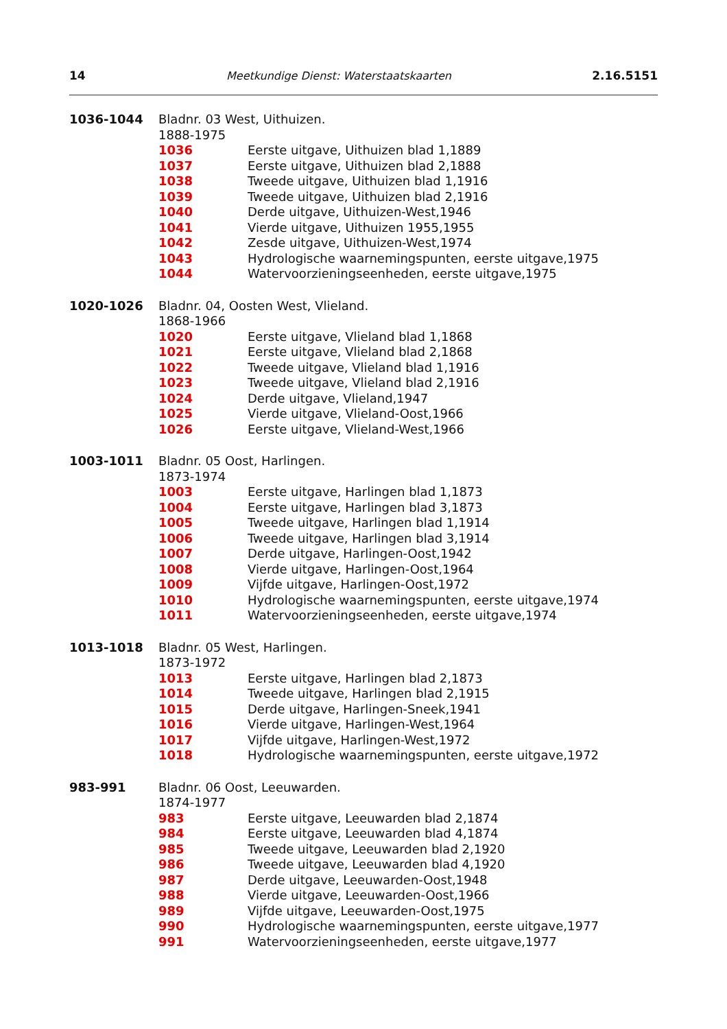14 Meetkundige Dienst: Waterstaatskaarten 2.16.5151
1036-1044 Bladnr. 03 West, Uithuizen.
1888-1975
1036 Eerste uitgave, Uithuizen blad 1,1889
1037 Eerste uitgave, Uithuizen blad 2,1888
1038 Tweede uitgave, Uithuizen blad 1,1916
1039 Tweede uitgave, Uithuizen blad 2,1916
1040 Derde uitgave, Uithuizen-West,1946
1041 Vierde uitgave, Uithuizen 1955,1955
1042 Zesde uitgave, Uithuizen-West,1974
1043 Hydrologische waarnemingspunten, eerste uitgave,1975
1044 Watervoorzieningseenheden, eerste uitgave,1975
1020-1026 Bladnr. 04, Oosten West, Vlieland.
1868-1966
1020 Eerste uitgave, Vlieland blad 1,1868
1021 Eerste uitgave, Vlieland blad 2,1868
1022 Tweede uitgave, Vlieland blad 1,1916
1023 Tweede uitgave, Vlieland blad 2,1916
1024 Derde uitgave, Vlieland,1947
1025 Vierde uitgave, Vlieland-Oost,1966
1026 Eerste uitgave, Vlieland-West,1966
1003-1011 Bladnr. 05 Oost, Harlingen.
1873-1974
1003 Eerste uitgave, Harlingen blad 1,1873
1004 Eerste uitgave, Harlingen blad 3,1873
1005 Tweede uitgave, Harlingen blad 1,1914
1006 Tweede uitgave, Harlingen blad 3,1914
1007 Derde uitgave, Harlingen-Oost,1942
1008 Vierde uitgave, Harlingen-Oost,1964
1009 Vijfde uitgave, Harlingen-Oost,1972
1010 Hydrologische waarnemingspunten, eerste uitgave,1974
1011 Watervoorzieningseenheden, eerste uitgave,1974
1013-1018 Bladnr. 05 West, Harlingen.
1873-1972
1013 Eerste uitgave, Harlingen blad 2,1873
1014 Tweede uitgave, Harlingen blad 2,1915
1015 Derde uitgave, Harlingen-Sneek,1941
1016 Vierde uitgave, Harlingen-West,1964
1017 Vijfde uitgave, Harlingen-West,1972
1018 Hydrologische waarnemingspunten, eerste uitgave,1972
983-991 Bladnr. 06 Oost, Leeuwarden.
1874-1977
983 Eerste uitgave, Leeuwarden blad 2,1874
984 Eerste uitgave, Leeuwarden blad 4,1874
985 Tweede uitgave, Leeuwarden blad 2,1920
986 Tweede uitgave, Leeuwarden blad 4,1920
987 Derde uitgave, Leeuwarden-Oost,1948
988 Vierde uitgave, Leeuwarden-Oost,1966
989 Vijfde uitgave, Leeuwarden-Oost,1975
990 Hydrologische waarnemingspunten, eerste uitgave,1977
991 Watervoorzieningseenheden, eerste uitgave,1977